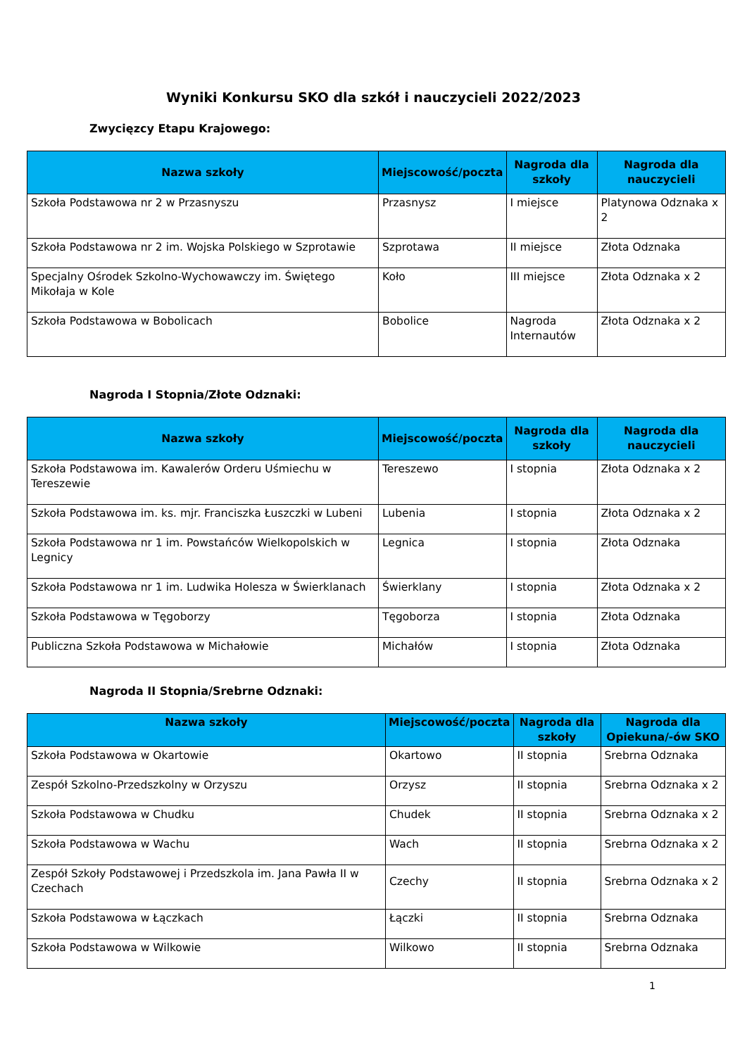Wyniki Konkursu SKO dla szkół i nauczycieli 2022/2023
Zwycięzcy Etapu Krajowego:
| Nazwa szkoły | Miejscowość/poczta | Nagroda dla szkoły | Nagroda dla nauczycieli |
| --- | --- | --- | --- |
| Szkoła Podstawowa nr 2 w Przasnyszu | Przasnysz | I miejsce | Platynowa Odznaka x 2 |
| Szkoła Podstawowa nr 2 im. Wojska Polskiego w Szprotawie | Szprotawa | II miejsce | Złota Odznaka |
| Specjalny Ośrodek Szkolno-Wychowawczy im. Świętego Mikołaja w Kole | Koło | III miejsce | Złota Odznaka x 2 |
| Szkoła Podstawowa w Bobolicach | Bobolice | Nagroda Internautów | Złota Odznaka x 2 |
Nagroda I Stopnia/Złote Odznaki:
| Nazwa szkoły | Miejscowość/poczta | Nagroda dla szkoły | Nagroda dla nauczycieli |
| --- | --- | --- | --- |
| Szkoła Podstawowa im. Kawalerów Orderu Uśmiechu w Tereszewie | Tereszewo | I stopnia | Złota Odznaka x 2 |
| Szkoła Podstawowa im. ks. mjr. Franciszka Łuszczki w Lubeni | Lubenia | I stopnia | Złota Odznaka x 2 |
| Szkoła Podstawowa nr 1 im. Powstańców Wielkopolskich w Legnicy | Legnica | I stopnia | Złota Odznaka |
| Szkoła Podstawowa nr 1 im. Ludwika Holesza w Świerklanach | Świerklany | I stopnia | Złota Odznaka x 2 |
| Szkoła Podstawowa w Tęgoborzy | Tęgoborza | I stopnia | Złota Odznaka |
| Publiczna Szkoła Podstawowa w Michałowie | Michałów | I stopnia | Złota Odznaka |
Nagroda II Stopnia/Srebrne Odznaki:
| Nazwa szkoły | Miejscowość/poczta | Nagroda dla szkoły | Nagroda dla Opiekuna/-ów SKO |
| --- | --- | --- | --- |
| Szkoła Podstawowa w Okartowie | Okartowo | II stopnia | Srebrna Odznaka |
| Zespół Szkolno-Przedszkolny w Orzyszu | Orzysz | II stopnia | Srebrna Odznaka x 2 |
| Szkoła Podstawowa w Chudku | Chudek | II stopnia | Srebrna Odznaka x 2 |
| Szkoła Podstawowa w Wachu | Wach | II stopnia | Srebrna Odznaka x 2 |
| Zespół Szkoły Podstawowej i Przedszkola im. Jana Pawła II w Czechach | Czechy | II stopnia | Srebrna Odznaka x 2 |
| Szkoła Podstawowa w Łączkach | Łączki | II stopnia | Srebrna Odznaka |
| Szkoła Podstawowa w Wilkowie | Wilkowo | II stopnia | Srebrna Odznaka |
1